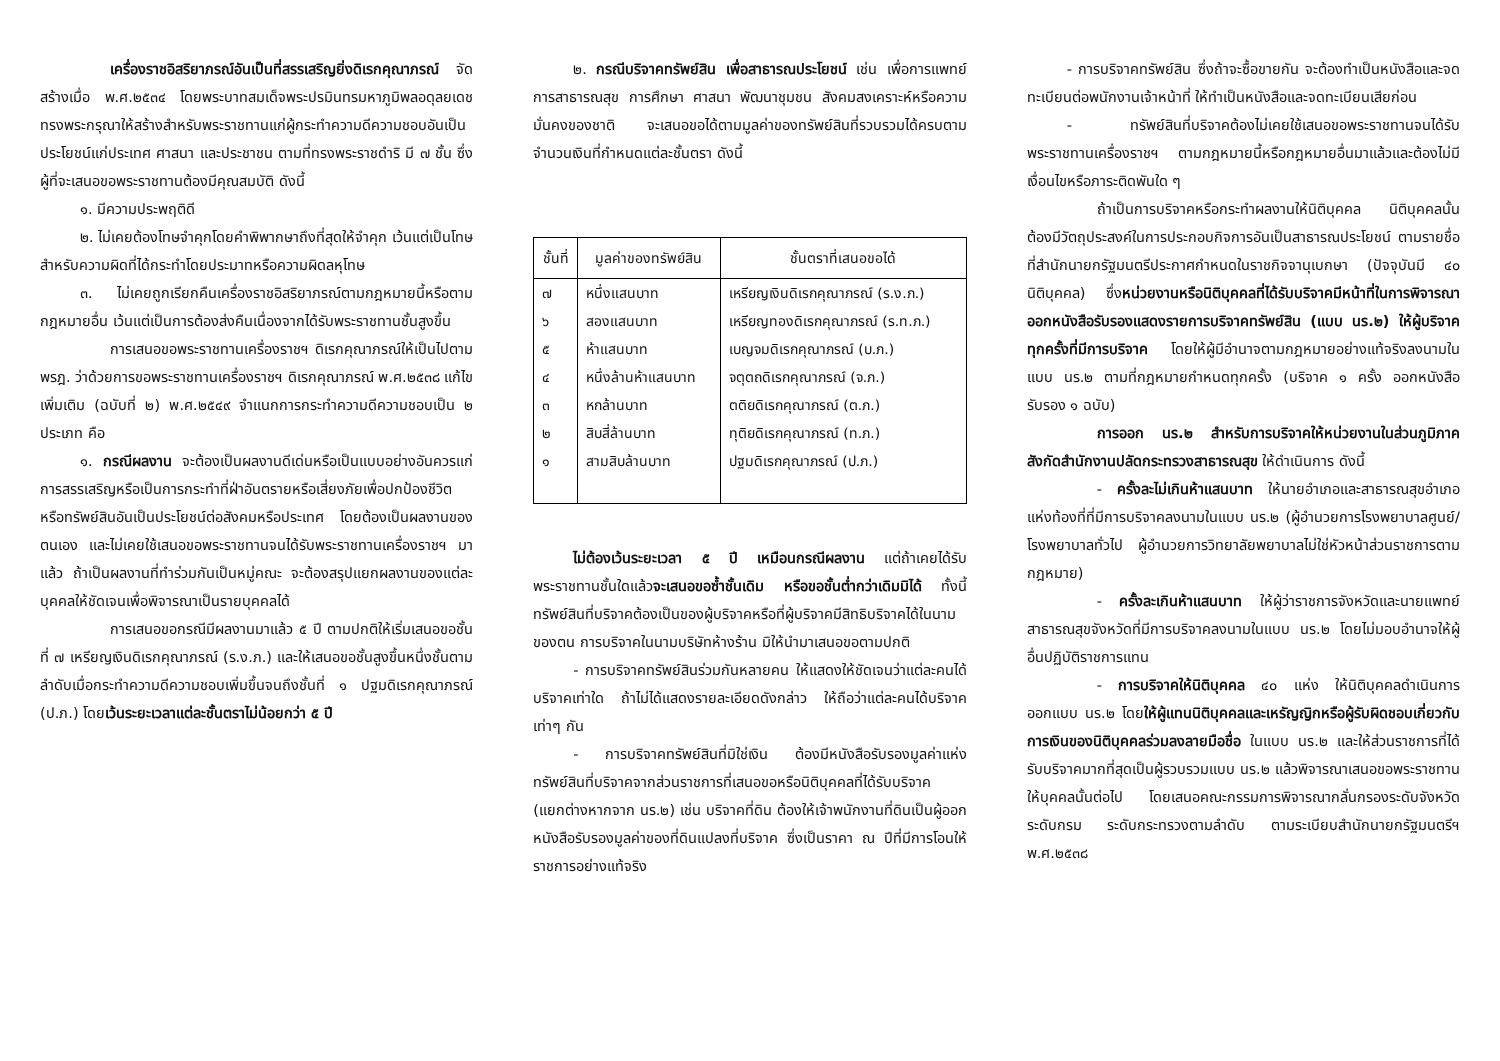เครื่องราชอิสริยาภรณ์อันเป็นที่สรรเสริญยิ่งดิเรกคุณาภรณ์ จัดสร้างเมื่อ พ.ศ.๒๕๓๔ โดยพระบาทสมเด็จพระปรมินทรมหาภูมิพลอดุลยเดชทรงพระกรุณาให้สร้างสำหรับพระราชทานแก่ผู้กระทำความดีความชอบอันเป็นประโยชน์แก่ประเทศ ศาสนา และประชาชน ตามที่ทรงพระราชดำริ มี ๗ ชั้น ซึ่งผู้ที่จะเสนอขอพระราชทานต้องมีคุณสมบัติ ดังนี้
๑. มีความประพฤติดี
๒. ไม่เคยต้องโทษจำคุกโดยคำพิพากษาถึงที่สุดให้จำคุก เว้นแต่เป็นโทษสำหรับความผิดที่ได้กระทำโดยประมาทหรือความผิดลหุโทษ
๓. ไม่เคยถูกเรียกคืนเครื่องราชอิสริยาภรณ์ตามกฎหมายนี้หรือตามกฎหมายอื่น เว้นแต่เป็นการต้องส่งคืนเนื่องจากได้รับพระราชทานชั้นสูงขึ้น
การเสนอขอพระราชทานเครื่องราชฯ ดิเรกคุณาภรณ์ให้เป็นไปตาม พรฎ. ว่าด้วยการขอพระราชทานเครื่องราชฯ ดิเรกคุณาภรณ์ พ.ศ.๒๕๓๘ แก้ไขเพิ่มเติม (ฉบับที่ ๒) พ.ศ.๒๕๔๙ จำแนกการกระทำความดีความชอบเป็น ๒ ประเภท คือ
๑. กรณีผลงาน จะต้องเป็นผลงานดีเด่นหรือเป็นแบบอย่างอันควรแก่การสรรเสริญหรือเป็นการกระทำที่ฝ่าอันตรายหรือเสี่ยงภัยเพื่อปกป้องชีวิตหรือทรัพย์สินอันเป็นประโยชน์ต่อสังคมหรือประเทศ โดยต้องเป็นผลงานของตนเอง และไม่เคยใช้เสนอขอพระราชทานจนได้รับพระราชทานเครื่องราชฯ มาแล้ว ถ้าเป็นผลงานที่ทำร่วมกันเป็นหมู่คณะ จะต้องสรุปแยกผลงานของแต่ละบุคคลให้ชัดเจนเพื่อพิจารณาเป็นรายบุคคลได้
การเสนอขอกรณีมีผลงานมาแล้ว ๕ ปี ตามปกติให้เริ่มเสนอขอชั้นที่ ๗ เหรียญเงินดิเรกคุณาภรณ์ (ร.ง.ภ.) และให้เสนอขอชั้นสูงขึ้นหนึ่งชั้นตามลำดับเมื่อกระทำความดีความชอบเพิ่มขึ้นจนถึงชั้นที่ ๑ ปฐมดิเรกคุณาภรณ์ (ป.ภ.) โดยเว้นระยะเวลาแต่ละชั้นตราไม่น้อยกว่า ๕ ปี
๒. กรณีบริจาคทรัพย์สิน เพื่อสาธารณประโยชน์ เช่น เพื่อการแพทย์การสาธารณสุข การศึกษา ศาสนา พัฒนาชุมชน สังคมสงเคราะห์หรือความมั่นคงของชาติ จะเสนอขอได้ตามมูลค่าของทรัพย์สินที่รวบรวมได้ครบตามจำนวนเงินที่กำหนดแต่ละชั้นตรา ดังนี้
| ชั้นที่ | มูลค่าของทรัพย์สิน | ชั้นตราที่เสนอขอได้ |
| --- | --- | --- |
| ๗ | หนึ่งแสนบาท | เหรียญเงินดิเรกคุณาภรณ์ (ร.ง.ภ.) |
| ๖ | สองแสนบาท | เหรียญทองดิเรกคุณาภรณ์ (ร.ท.ภ.) |
| ๕ | ห้าแสนบาท | เบญจมดิเรกคุณาภรณ์ (บ.ภ.) |
| ๔ | หนึ่งล้านห้าแสนบาท | จตุตถดิเรกคุณาภรณ์ (จ.ภ.) |
| ๓ | หกล้านบาท | ตติยดิเรกคุณาภรณ์ (ต.ภ.) |
| ๒ | สิบสี่ล้านบาท | ทุติยดิเรกคุณาภรณ์ (ท.ภ.) |
| ๑ | สามสิบล้านบาท | ปฐมดิเรกคุณาภรณ์ (ป.ภ.) |
ไม่ต้องเว้นระยะเวลา ๕ ปี เหมือนกรณีผลงาน แต่ถ้าเคยได้รับพระราชทานชั้นใดแล้วจะเสนอขอซ้ำชั้นเดิม หรือขอชั้นต่ำกว่าเดิมมิได้ ทั้งนี้ ทรัพย์สินที่บริจาคต้องเป็นของผู้บริจาคหรือที่ผู้บริจาคมีสิทธิบริจาคได้ในนามของตน การบริจาคในนามบริษัทห้างร้าน มิให้นำมาเสนอขอตามปกติ
- การบริจาคทรัพย์สินร่วมกันหลายคน ให้แสดงให้ชัดเจนว่าแต่ละคนได้บริจาคเท่าใด ถ้าไม่ได้แสดงรายละเอียดดังกล่าว ให้ถือว่าแต่ละคนได้บริจาคเท่าๆ กัน
- การบริจาคทรัพย์สินที่มิใช่เงิน ต้องมีหนังสือรับรองมูลค่าแห่งทรัพย์สินที่บริจาคจากส่วนราชการที่เสนอขอหรือนิติบุคคลที่ได้รับบริจาค (แยกต่างหากจาก นร.๒) เช่น บริจาคที่ดิน ต้องให้เจ้าพนักงานที่ดินเป็นผู้ออกหนังสือรับรองมูลค่าของที่ดินแปลงที่บริจาค ซึ่งเป็นราคา ณ ปีที่มีการโอนให้ราชการอย่างแท้จริง
- การบริจาคทรัพย์สิน ซึ่งถ้าจะซื้อขายกัน จะต้องทำเป็นหนังสือและจดทะเบียนต่อพนักงานเจ้าหน้าที่ ให้ทำเป็นหนังสือและจดทะเบียนเสียก่อน
- ทรัพย์สินที่บริจาคต้องไม่เคยใช้เสนอขอพระราชทานจนได้รับพระราชทานเครื่องราชฯ ตามกฎหมายนี้หรือกฎหมายอื่นมาแล้วและต้องไม่มีเงื่อนไขหรือภาระติดพันใด ๆ
ถ้าเป็นการบริจาคหรือกระทำผลงานให้นิติบุคคล นิติบุคคลนั้นต้องมีวัตถุประสงค์ในการประกอบกิจการอันเป็นสาธารณประโยชน์ ตามรายชื่อที่สำนักนายกรัฐมนตรีประกาศกำหนดในราชกิจจานุเบกษา (ปัจจุบันมี ๔๐ นิติบุคคล) ซึ่งหน่วยงานหรือนิติบุคคลที่ได้รับบริจาคมีหน้าที่ในการพิจารณาออกหนังสือรับรองแสดงรายการบริจาคทรัพย์สิน (แบบ นร.๒) ให้ผู้บริจาคทุกครั้งที่มีการบริจาค โดยให้ผู้มีอำนาจตามกฎหมายอย่างแท้จริงลงนามในแบบ นร.๒ ตามที่กฎหมายกำหนดทุกครั้ง (บริจาค ๑ ครั้ง ออกหนังสือรับรอง ๑ ฉบับ)
การออก นร.๒ สำหรับการบริจาคให้หน่วยงานในส่วนภูมิภาคสังกัดสำนักงานปลัดกระทรวงสาธารณสุข ให้ดำเนินการ ดังนี้
- ครั้งละไม่เกินห้าแสนบาท ให้นายอำเภอและสาธารณสุขอำเภอแห่งท้องที่ที่มีการบริจาคลงนามในแบบ นร.๒ (ผู้อำนวยการโรงพยาบาลศูนย์/โรงพยาบาลทั่วไป ผู้อำนวยการวิทยาลัยพยาบาลไม่ใช่หัวหน้าส่วนราชการตามกฎหมาย)
- ครั้งละเกินห้าแสนบาท ให้ผู้ว่าราชการจังหวัดและนายแพทย์สาธารณสุขจังหวัดที่มีการบริจาคลงนามในแบบ นร.๒ โดยไม่มอบอำนาจให้ผู้อื่นปฏิบัติราชการแทน
- การบริจาคให้นิติบุคคล ๔๐ แห่ง ให้นิติบุคคลดำเนินการออกแบบ นร.๒ โดยให้ผู้แทนนิติบุคคลและเหรัญญิกหรือผู้รับผิดชอบเกี่ยวกับการเงินของนิติบุคคลร่วมลงลายมือชื่อ ในแบบ นร.๒ และให้ส่วนราชการที่ได้รับบริจาคมากที่สุดเป็นผู้รวบรวมแบบ นร.๒ แล้วพิจารณาเสนอขอพระราชทานให้บุคคลนั้นต่อไป โดยเสนอคณะกรรมการพิจารณากลั่นกรองระดับจังหวัด ระดับกรม ระดับกระทรวงตามลำดับ ตามระเบียบสำนักนายกรัฐมนตรีฯ พ.ศ.๒๕๓๘